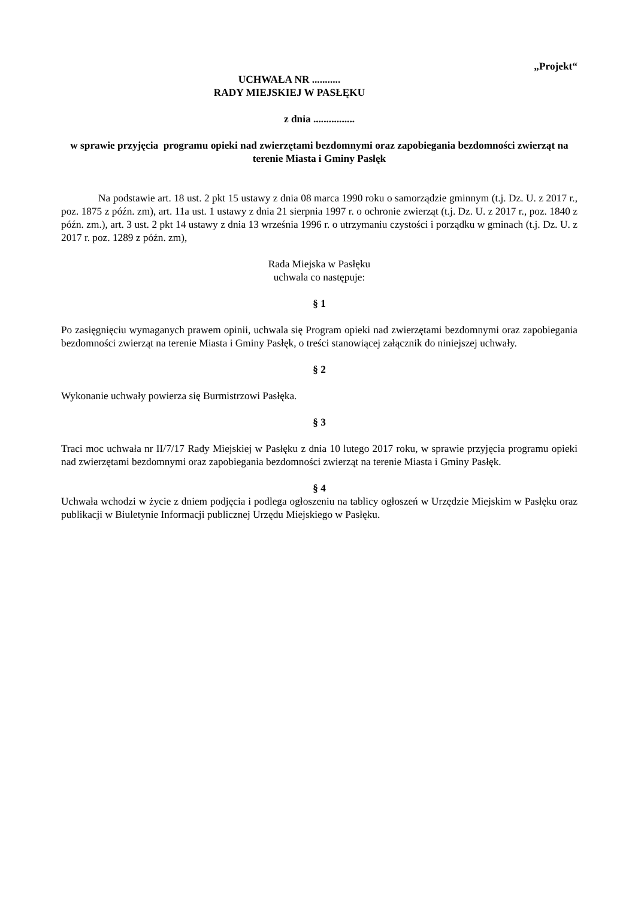„Projekt“
UCHWAŁA NR ...........
RADY MIEJSKIEJ W PASŁĘKU
z dnia ................
w sprawie przyjęcia programu opieki nad zwierzętami bezdomnymi oraz zapobiegania bezdomności zwierząt na terenie Miasta i Gminy Pasłęk
Na podstawie art. 18 ust. 2 pkt 15 ustawy z dnia 08 marca 1990 roku o samorządzie gminnym (t.j. Dz. U. z 2017 r., poz. 1875 z późn. zm), art. 11a ust. 1 ustawy z dnia 21 sierpnia 1997 r. o ochronie zwierząt (t.j. Dz. U. z 2017 r., poz. 1840 z późn. zm.), art. 3 ust. 2 pkt 14 ustawy z dnia 13 września 1996 r. o utrzymaniu czystości i porządku w gminach (t.j. Dz. U. z 2017 r. poz. 1289 z późn. zm),
Rada Miejska w Pasłęku
uchwala co następuje:
§ 1
Po zasięgnięciu wymaganych prawem opinii, uchwala się Program opieki nad zwierzętami bezdomnymi oraz zapobiegania bezdomności zwierząt na terenie Miasta i Gminy Pasłęk, o treści stanowiącej załącznik do niniejszej uchwały.
§ 2
Wykonanie uchwały powierza się Burmistrzowi Pasłęka.
§ 3
Traci moc uchwała nr II/7/17 Rady Miejskiej w Pasłęku z dnia 10 lutego 2017 roku, w sprawie przyjęcia programu opieki nad zwierzętami bezdomnymi oraz zapobiegania bezdomności zwierząt na terenie Miasta i Gminy Pasłęk.
§ 4
Uchwała wchodzi w życie z dniem podjęcia i podlega ogłoszeniu na tablicy ogłoszeń w Urzędzie Miejskim w Pasłęku oraz publikacji w Biuletynie Informacji publicznej Urzędu Miejskiego w Pasłęku.